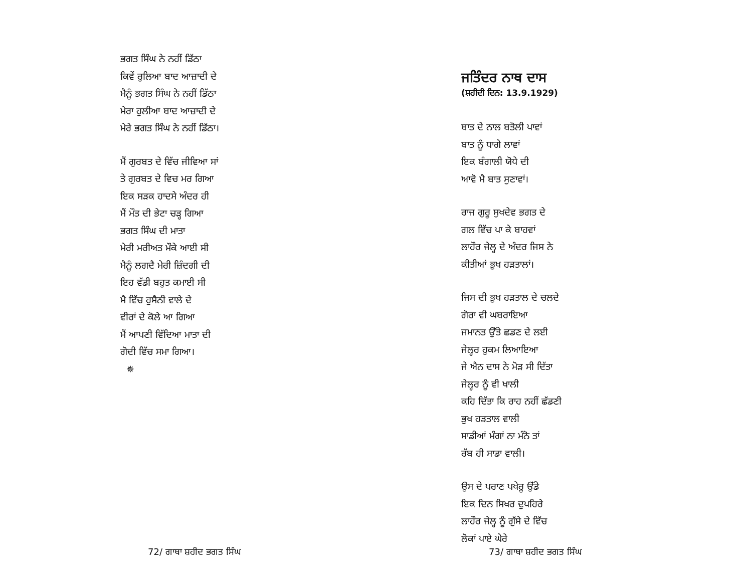ਭਗਤ ਸਿੰਘ ਨੇ ਨਹੀਂ ਡਿੱਠਾ
ਕਿਵੇਂ ਰੁਲਿਆ ਬਾਦ ਆਜ਼ਾਦੀ ਦੇ
ਮੈਨੂੰ ਭਗਤ ਸਿੰਘ ਨੇ ਨਹੀਂ ਡਿੱਠਾ
ਮੇਰਾ ਹੁਲੀਆ ਬਾਦ ਆਜ਼ਾਦੀ ਦੇ
ਮੇਰੇ ਭਗਤ ਸਿੰਘ ਨੇ ਨਹੀਂ ਡਿੱਠਾ।
ਮੈਂ ਗੁਰਬਤ ਦੇ ਵਿੱਚ ਜੀਵਿਆ ਸਾਂ
ਤੇ ਗੁਰਬਤ ਦੇ ਵਿਚ ਮਰ ਗਿਆ
ਇਕ ਸੜਕ ਹਾਦਸੇ ਅੰਦਰ ਹੀ
ਮੈਂ ਮੌਤ ਦੀ ਭੇਟਾ ਚੜ੍ਹ ਗਿਆ
ਭਗਤ ਸਿੰਘ ਦੀ ਮਾਤਾ
ਮੇਰੀ ਮਰੀਅਤ ਮੌਕੇ ਆਈ ਸੀ
ਮੈਨੂੰ ਲਗਦੈ ਮੇਰੀ ਜ਼ਿੰਦਗੀ ਦੀ
ਇਹ ਵੱਡੀ ਬਹੁਤ ਕਮਾਈ ਸੀ
ਮੈ ਵਿੱਚ ਹੁਸੈਨੀ ਵਾਲੇ ਦੇ
ਵੀਰਾਂ ਦੇ ਕੋਲੇ ਆ ਗਿਆ
ਮੈਂ ਆਪਣੀ ਵਿੱਦਿਆ ਮਾਤਾ ਦੀ
ਗੋਦੀ ਵਿੱਚ ਸਮਾ ਗਿਆ।
✵
72/ ਗਾਥਾ ਸ਼ਹੀਦ ਭਗਤ ਸਿੰਘ
ਜਤਿੰਦਰ ਨਾਥ ਦਾਸ
(ਸ਼ਹੀਦੀ ਦਿਨ: 13.9.1929)
ਬਾਤ ਦੇ ਨਾਲ ਬਤੋਲੀ ਪਾਵਾਂ
ਬਾਤ ਨੂੰ ਧਾਗੇ ਲਾਵਾਂ
ਇਕ ਬੰਗਾਲੀ ਯੋਧੇ ਦੀ
ਆਵੋ ਮੈ ਬਾਤ ਸੁਣਾਵਾਂ।
ਰਾਜ ਗੁਰੂ ਸੁਖਦੇਵ ਭਗਤ ਦੇ
ਗਲ ਵਿੱਚ ਪਾ ਕੇ ਬਾਹਵਾਂ
ਲਾਹੌਰ ਜੇਲ੍ਹ ਦੇ ਅੰਦਰ ਜਿਸ ਨੇ
ਕੀਤੀਆਂ ਭੁਖ ਹੜਤਾਲਾਂ।
ਜਿਸ ਦੀ ਭੁਖ ਹੜਤਾਲ ਦੇ ਚਲਦੇ
ਗੋਰਾ ਵੀ ਘਬਰਾਇਆ
ਜਮਾਨਤ ਉੱਤੇ ਛਡਣ ਦੇ ਲਈ
ਜੇਲ੍ਹਰ ਹੁਕਮ ਲਿਆਇਆ
ਜੇ ਐਨ ਦਾਸ ਨੇ ਮੋੜ ਸੀ ਦਿੱਤਾ
ਜੇਲ੍ਹਰ ਨੂੰ ਵੀ ਖਾਲੀ
ਕਹਿ ਦਿੱਤਾ ਕਿ ਰਾਹ ਨਹੀਂ ਛੱਡਣੀ
ਭੁਖ ਹੜਤਾਲ ਵਾਲੀ
ਸਾਡੀਆਂ ਮੰਗਾਂ ਨਾ ਮੰਨੋ ਤਾਂ
ਰੱਬ ਹੀ ਸਾਡਾ ਵਾਲੀ।
ਉਸ ਦੇ ਪਰਾਣ ਪਖੇਰੂ ਉੱਡੇ
ਇਕ ਦਿਨ ਸਿਖਰ ਦੁਪਹਿਰੇ
ਲਾਹੌਰ ਜੇਲ੍ਹ ਨੂੰ ਗੁੱਸੇ ਦੇ ਵਿੱਚ
ਲੋਕਾਂ ਪਾਏ ਘੇਰੇ
73/ ਗਾਥਾ ਸ਼ਹੀਦ ਭਗਤ ਸਿੰਘ